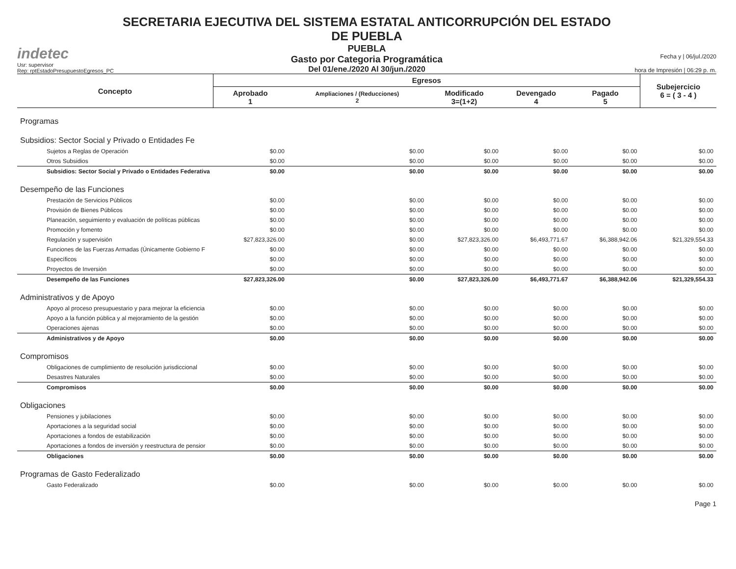indetec
Usr: supervisor
Rep: rptEstadoPresupuestoEgresos_PC
SECRETARIA EJECUTIVA DEL SISTEMA ESTATAL ANTICORRUPCIÓN DEL ESTADO DE PUEBLA
PUEBLA
Gasto por Categoria Programática
Del 01/ene./2020 Al 30/jun./2020
Fecha y | 06/jul./2020
hora de Impresión | 06:29 p. m.
| Concepto | Egresos | | | | | Subejercicio 6 = ( 3 - 4 ) |
| --- | --- | --- | --- | --- | --- | --- |
| | Aprobado 1 | Ampliaciones / (Reducciones) 2 | Modificado 3=(1+2) | Devengado 4 | Pagado 5 | |
| Programas | | | | | | |
| Subsidios: Sector Social y Privado o Entidades Fe | | | | | | |
| Sujetos a Reglas de Operación | $0.00 | $0.00 | $0.00 | $0.00 | $0.00 | $0.00 |
| Otros Subsidios | $0.00 | $0.00 | $0.00 | $0.00 | $0.00 | $0.00 |
| Subsidios: Sector Social y Privado o Entidades Federativa | $0.00 | $0.00 | $0.00 | $0.00 | $0.00 | $0.00 |
| Desempeño de las Funciones | | | | | | |
| Prestación de Servicios Públicos | $0.00 | $0.00 | $0.00 | $0.00 | $0.00 | $0.00 |
| Provisión de Bienes Públicos | $0.00 | $0.00 | $0.00 | $0.00 | $0.00 | $0.00 |
| Planeación, seguimiento y evaluación de políticas públicas | $0.00 | $0.00 | $0.00 | $0.00 | $0.00 | $0.00 |
| Promoción y fomento | $0.00 | $0.00 | $0.00 | $0.00 | $0.00 | $0.00 |
| Regulación y supervisión | $27,823,326.00 | $0.00 | $27,823,326.00 | $6,493,771.67 | $6,388,942.06 | $21,329,554.33 |
| Funciones de las Fuerzas Armadas (Únicamente Gobierno F | $0.00 | $0.00 | $0.00 | $0.00 | $0.00 | $0.00 |
| Específicos | $0.00 | $0.00 | $0.00 | $0.00 | $0.00 | $0.00 |
| Proyectos de Inversión | $0.00 | $0.00 | $0.00 | $0.00 | $0.00 | $0.00 |
| Desempeño de las Funciones | $27,823,326.00 | $0.00 | $27,823,326.00 | $6,493,771.67 | $6,388,942.06 | $21,329,554.33 |
| Administrativos y de Apoyo | | | | | | |
| Apoyo al proceso presupuestario y para mejorar la eficiencia | $0.00 | $0.00 | $0.00 | $0.00 | $0.00 | $0.00 |
| Apoyo a la función pública y al mejoramiento de la gestión | $0.00 | $0.00 | $0.00 | $0.00 | $0.00 | $0.00 |
| Operaciones ajenas | $0.00 | $0.00 | $0.00 | $0.00 | $0.00 | $0.00 |
| Administrativos y de Apoyo | $0.00 | $0.00 | $0.00 | $0.00 | $0.00 | $0.00 |
| Compromisos | | | | | | |
| Obligaciones de cumplimiento de resolución jurisdiccional | $0.00 | $0.00 | $0.00 | $0.00 | $0.00 | $0.00 |
| Desastres Naturales | $0.00 | $0.00 | $0.00 | $0.00 | $0.00 | $0.00 |
| Compromisos | $0.00 | $0.00 | $0.00 | $0.00 | $0.00 | $0.00 |
| Obligaciones | | | | | | |
| Pensiones y jubilaciones | $0.00 | $0.00 | $0.00 | $0.00 | $0.00 | $0.00 |
| Aportaciones a la seguridad social | $0.00 | $0.00 | $0.00 | $0.00 | $0.00 | $0.00 |
| Aportaciones a fondos de estabilización | $0.00 | $0.00 | $0.00 | $0.00 | $0.00 | $0.00 |
| Aportaciones a fondos de inversión y reestructura de pensior | $0.00 | $0.00 | $0.00 | $0.00 | $0.00 | $0.00 |
| Obligaciones | $0.00 | $0.00 | $0.00 | $0.00 | $0.00 | $0.00 |
| Programas de Gasto Federalizado | | | | | | |
| Gasto Federalizado | $0.00 | $0.00 | $0.00 | $0.00 | $0.00 | $0.00 |
Page 1